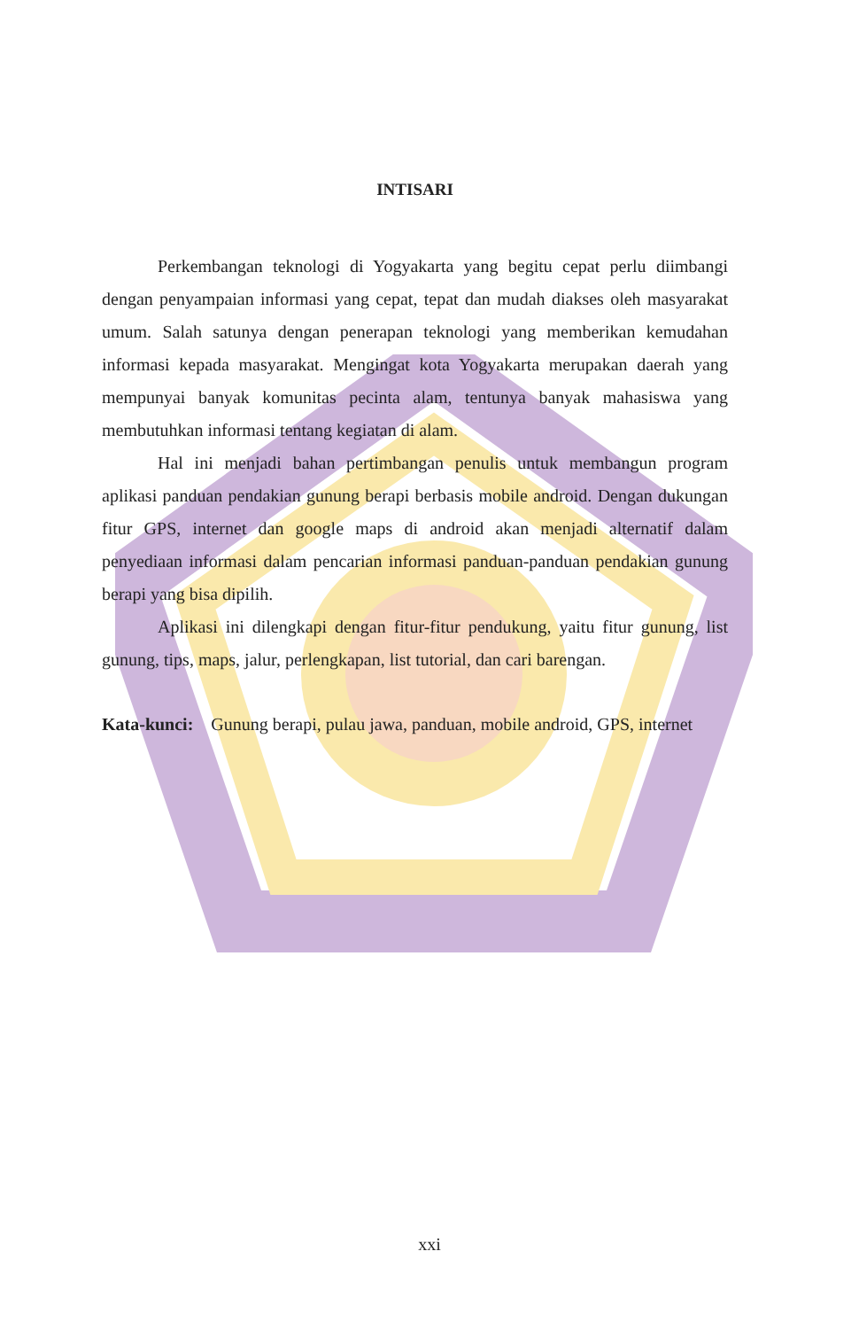INTISARI
Perkembangan teknologi di Yogyakarta yang begitu cepat perlu diimbangi dengan penyampaian informasi yang cepat, tepat dan mudah diakses oleh masyarakat umum. Salah satunya dengan penerapan teknologi yang memberikan kemudahan informasi kepada masyarakat. Mengingat kota Yogyakarta merupakan daerah yang mempunyai banyak komunitas pecinta alam, tentunya banyak mahasiswa yang membutuhkan informasi tentang kegiatan di alam.
Hal ini menjadi bahan pertimbangan penulis untuk membangun program aplikasi panduan pendakian gunung berapi berbasis mobile android. Dengan dukungan fitur GPS, internet dan google maps di android akan menjadi alternatif dalam penyediaan informasi dalam pencarian informasi panduan-panduan pendakian gunung berapi yang bisa dipilih.
Aplikasi ini dilengkapi dengan fitur-fitur pendukung, yaitu fitur gunung, list gunung, tips, maps, jalur, perlengkapan, list tutorial, dan cari barengan.
Kata-kunci: Gunung berapi, pulau jawa, panduan, mobile android, GPS, internet
xxi